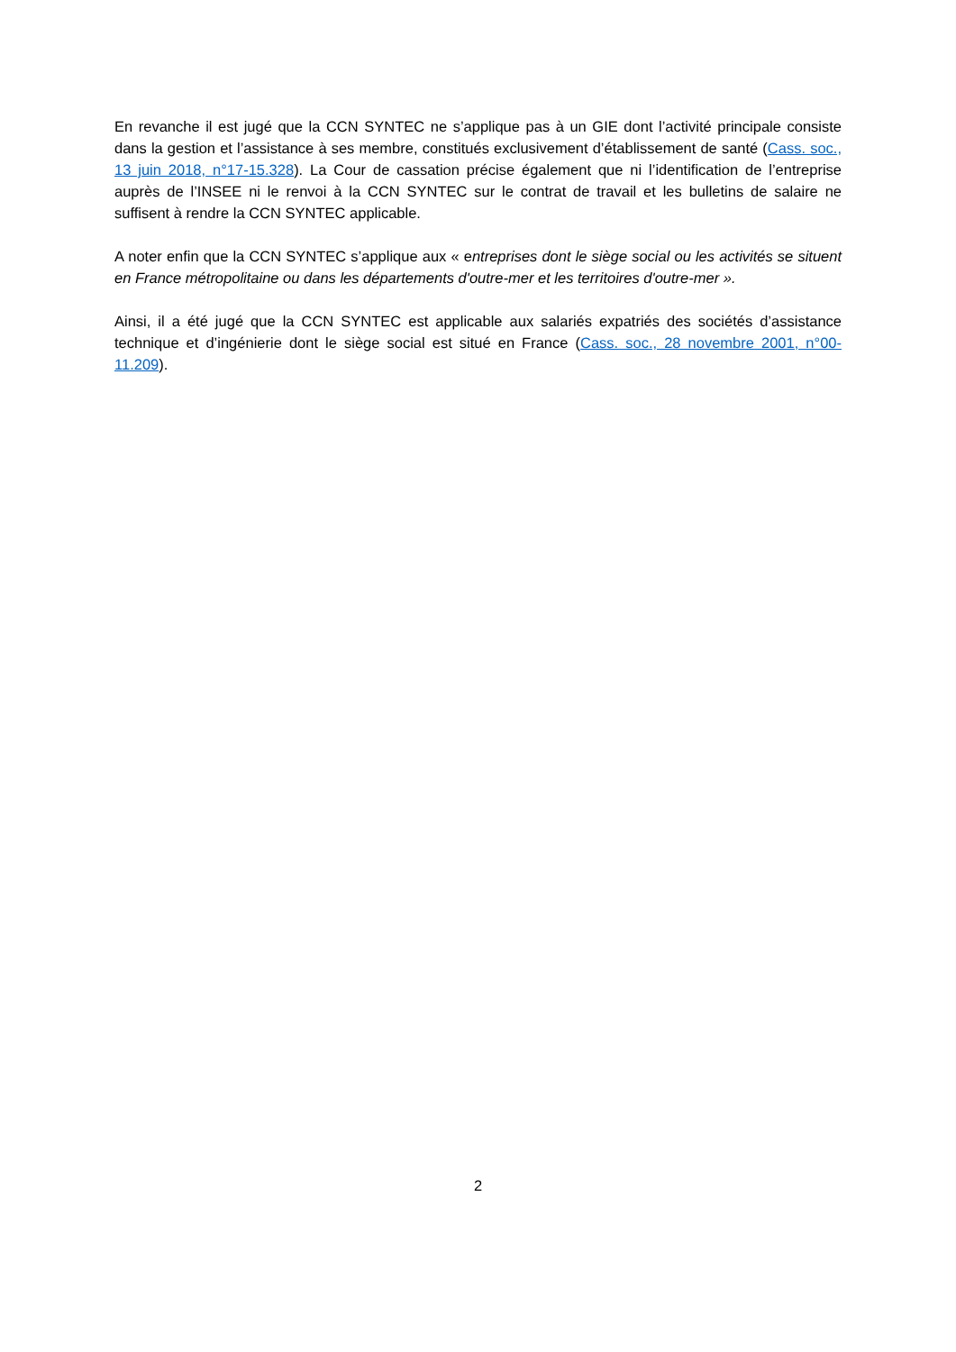En revanche il est jugé que la CCN SYNTEC ne s’applique pas à un GIE dont l’activité principale consiste dans la gestion et l’assistance à ses membre, constitués exclusivement d’établissement de santé (Cass. soc., 13 juin 2018, n°17-15.328). La Cour de cassation précise également que ni l’identification de l’entreprise auprès de l’INSEE ni le renvoi à la CCN SYNTEC sur le contrat de travail et les bulletins de salaire ne suffisent à rendre la CCN SYNTEC applicable.
A noter enfin que la CCN SYNTEC s’applique aux « entreprises dont le siège social ou les activités se situent en France métropolitaine ou dans les départements d'outre-mer et les territoires d'outre-mer ».
Ainsi, il a été jugé que la CCN SYNTEC est applicable aux salariés expatriés des sociétés d’assistance technique et d’ingénierie dont le siège social est situé en France (Cass. soc., 28 novembre 2001, n°00-11.209).
2